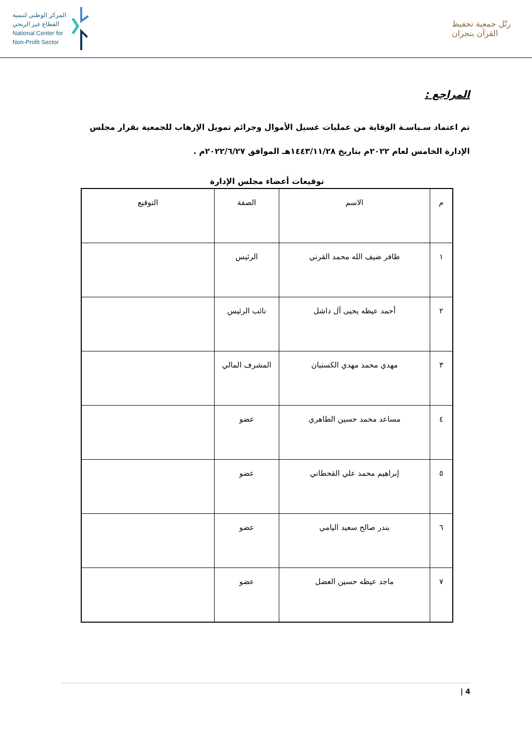المركز الوطني لتنمية
القطاع غير الربحي
National Center for
Non-Profit Sector
رتّل جمعية تحفيظ القرآن بنجران
المراجع :
تم اعتماد سـياسـة الوقاية من عمليات غسيل الأموال وجرائم تمويل الإرهاب للجمعية بقرار مجلس الإدارة الخامس لعام ٢٠٢٢م بتاريخ ١٤٤٣/١١/٢٨هـ الموافق ٢٠٢٢/٦/٢٧م .
توقيعات أعضاء مجلس الإدارة
| م | الاسم | الصفة | التوقيع |
| --- | --- | --- | --- |
| ١ | ظافر ضيف الله محمد القرني | الرئيس | |
| ٢ | أحمد عيظه يحيى آل داشل | نائب الرئيس | |
| ٣ | مهدي محمد مهدي الكستبان | المشرف المالي | |
| ٤ | مساعد محمد حسين الطاهري | عضو | |
| ٥ | إبراهيم محمد علي القحطاني | عضو | |
| ٦ | بندر صالح سعيد اليامي | عضو | |
| ٧ | ماجد عيظه حسين العضل | عضو | |
4 |